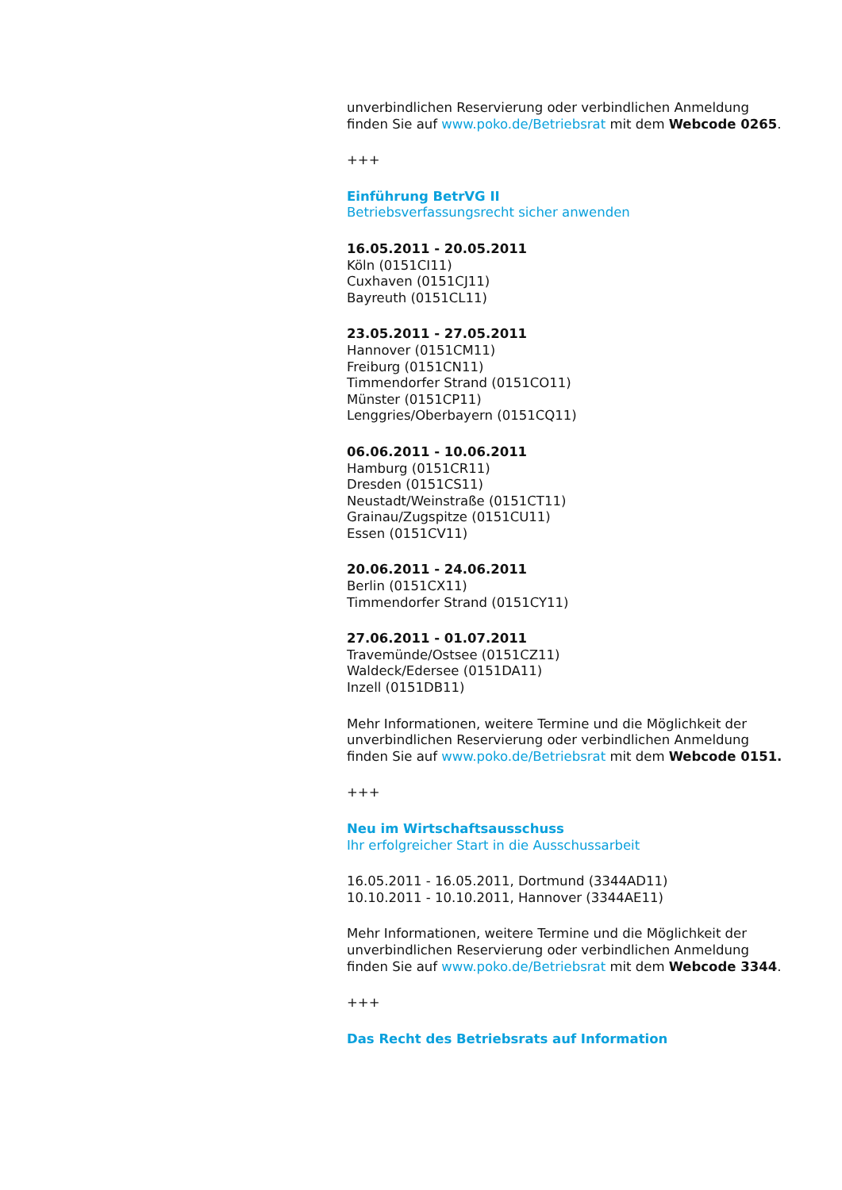unverbindlichen Reservierung oder verbindlichen Anmeldung finden Sie auf www.poko.de/Betriebsrat mit dem Webcode 0265.
+++
Einführung BetrVG II
Betriebsverfassungsrecht sicher anwenden
16.05.2011 - 20.05.2011
Köln (0151CI11)
Cuxhaven (0151CJ11)
Bayreuth (0151CL11)
23.05.2011 - 27.05.2011
Hannover (0151CM11)
Freiburg (0151CN11)
Timmendorfer Strand (0151CO11)
Münster (0151CP11)
Lenggries/Oberbayern (0151CQ11)
06.06.2011 - 10.06.2011
Hamburg (0151CR11)
Dresden (0151CS11)
Neustadt/Weinstraße (0151CT11)
Grainau/Zugspitze (0151CU11)
Essen (0151CV11)
20.06.2011 - 24.06.2011
Berlin (0151CX11)
Timmendorfer Strand (0151CY11)
27.06.2011 - 01.07.2011
Travemünde/Ostsee (0151CZ11)
Waldeck/Edersee (0151DA11)
Inzell (0151DB11)
Mehr Informationen, weitere Termine und die Möglichkeit der unverbindlichen Reservierung oder verbindlichen Anmeldung finden Sie auf www.poko.de/Betriebsrat mit dem Webcode 0151.
+++
Neu im Wirtschaftsausschuss
Ihr erfolgreicher Start in die Ausschussarbeit
16.05.2011 - 16.05.2011, Dortmund (3344AD11)
10.10.2011 - 10.10.2011, Hannover (3344AE11)
Mehr Informationen, weitere Termine und die Möglichkeit der unverbindlichen Reservierung oder verbindlichen Anmeldung finden Sie auf www.poko.de/Betriebsrat mit dem Webcode 3344.
+++
Das Recht des Betriebsrats auf Information